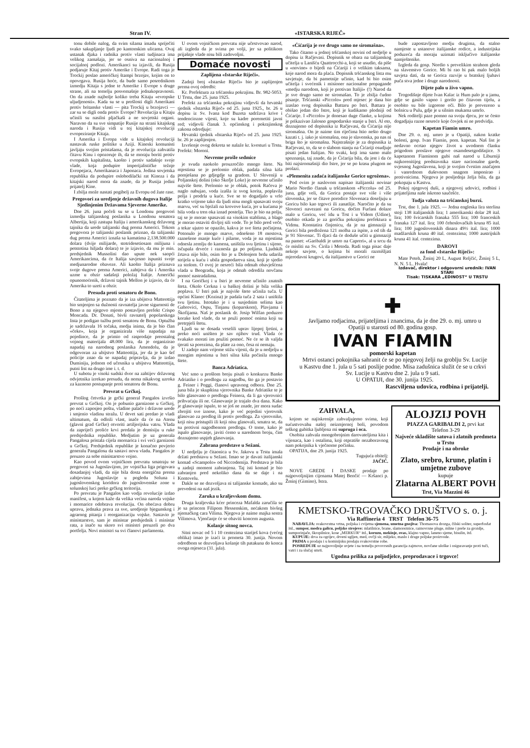Stran IV. «ISTARSKA RIJEČ»
tonu dobile nalog, da svim silama imadu spriječiti svako sakupljanje ljudi po kantonskim ulicama. Ovaj ustanak đjaka i radnika protiv vlasti tudjinaca ima velikog zamašaja, jer se osniva na nacionalnoj i socijalnoj podlozi. Amerikanci su izjavili, da Rusija podjaruje Kitaj protiv Amerike i Evrope. Radi toga je Trockij poslao američkoj štampi brzojav, kojim on to opovrgava. Rusija hoće, da bude samo posrednikom izmedju Kitaja s jedne te Amerike i Evrope s druge strane, ali na temelju posvemašnje jednakopravnosti. On da znade najbolje koliko treba Kitaju «evropske uljudjenosti». Kada su se u prošlosti digli Amerikani protiv britanske vlasti — pita Trockij u brzojavci — zar su se digli onda protiv Evrope? Revolucija u Kitaju učinili su nasilni pljačkaši a ne sovjetski organi. Naravno da su sve simpatije Rusije na strani kitajskog naroda i Rusija vidi u toj kitajskoj revoluciji evropeziranje Kitaja.
I Amerika i Evropa vide u kitajskoj revoluciji nastavak ruske politike u Aziji. Kineski komunisti javljaju svojim pristašama, da je revolucija zahvatila čitavu Kinu i opozoruje ih, da se moraju boriti protiv evropskih kapitalista, kaošto i protiv sadašnje svoje vlade, koja podupire imperijalističke težnje Evropejaca, Amerikanaca i Japonaca. Jedina sovjetska republika da podupire oslobodilački rat Kineza i da kitajski narod mora da znade, da je Rusija jedini prijatelj Kine.
I zbilja može nastati pogibelj za Evropu od žute rase.
Pregovori za uredjenje državnih dugova Italije Sjedinjenim Državama Sjeverne Amerike.
Dne 26. juna počeli su se u Londonu pregovori izmedju talijanskog poslanika u Londonu senatora Albertija, koji zastupa Italiju i amerikanskog državnog tajnika da urede talijanski dug prema Americi. Tekom pregovora je talijanski poslanik priznao, da talijanski dug prema Americi iznaša sa kamatima 2,138.500.000 dolara (dvije milijarde, stotridesetiosam milijuna i petstotina hiljada dolara) te je izjavio, da mu je min. predsjednik Mussolini dao upute nek saopći Amerikancima, da će Italija savjesno ispuniti svoje medjunarodne obaveze. Ali kaošto Italija priznava svoje dugove prema Americi, zahtjeva da i Amerika uzme u obzir sadašnji položaj Italije. Američki opunomoćenik, državni tajnik Mellon je izjavio, da će Amerika to uzeti u obzir.
Presuda proti senatoru de Bono.
Čitateljima je poznato da je iza ubijstva Matteottija bio smjenjen sa dužnosti ravnatelja javne sigurnosti de Bono a na njegovo mjesto postavljen prefekt Crispo Moncada. Dr. Donati, bivši ravnatelj popolarskoga lista je podigao tužbu proti senatoru de Bonu. Optužba je sadržavala 16 točaka, medju inima, da je bio član «čeke», koja je organizirala više napadaja na pojedince, da je primio od rasprodaje preostalog vojnog materijala 48.000 lira, da je organizirao napadaj na narodnog poslanika Amendolu, da je odgovoran za ubijstvo Matteottija, jer da je kao šef policije znao da se napadaj pripravlja, da je izdao Duminiju, jednom od učesnika u ubijstvu Matteottija, putni list na drugo ime i. t. d.
U subotu je visoki sudski dvor na zahtijev državnog odvjetnika izrekao presudu, da nema nikakvog uzroka za kazneno postupanje proti senatoru de Bonu.
Prevrat u Grčkoj.
Prošlog četvrtka je grčki general Pangalos izvršio prevrat u Grčkoj. On je pobunio garnizone u Grčkoj, po noći zaposjeo poštu, vladine palače i državne urede i smjenio vladinu stražu. U devet sati predao je vladi ultimatum, da odloži vlast, inače da će na Atenu (glavni grad Grčke) otvoriti artiljerijsku vatru. Vlada da zapriječi proliće krvi predala je demisiju u ruke predsjednika republike. Medjutim je uz generala Pangalosa pristala cijela mornarica i svi veći garnizoni u Grčkoj. Predsjednik republike je konačno povjerio generalu Pangalosu da sastavi novu vladu. Pangalos je preuzeo za sebe ministarstvo vojno.
Kao povod ovom vojničkom prevratu smatraju se pregovori sa Jugoslavijom, jer vojnička liga prigovara dosadanjoj vladi, da nije bila dosta energična prema zahtjevima Jugoslavije u pogledu Soluna i jugoslovenskog koridora do jugoslovenske zone u solunskoj luci preko grčkog teritorija.
Po prevratu je Pangalos kao vodja revolucije izdao manifest, u kojem kaže da velika većina naroda vojske i mornarice odobrava revoluciju. On obećava dobru upravu, jednaka prava za sve, uredjenje bjegunskog i agrarnog pitanja i reorganizaciju vojske. Sastavio je ministarstvo, sam je ministar predsjednik i ministar rata, a inače su skoro svi ministri preuzeli po dva portfelja. Novi ministri su svi članovi parlamenta.
U ovom vojničkom prevratu nije učestvovao narod, ali izgleda da je svima po volji, jer sa politikom prijašnje vlade nisu bili zadovoljni.
Domaće novosti
Zaplijena «Istarske Riječi».
Zadnji broj «Istarske Riječi» bio je zaplijenjen prema ovoj odredbi:
Kr. Prefektura za tršćansku pokrajinu. Br. 982-5053. U Trstu, dne 25. juna 1925.
Prefekt za tršćansku pokrajinu vidjevši da hrvatski tjednik «Istarska Riječ» od 25. juna 1925., br. 26 u dopisu iz Sv. Ivana kod Buzeta sadržava krive i tendenciozne vijesti, koje su kadre poremetiti javni red; vidjevši članak 3. općinskog i pokrajinskog zakona odredjuje:
Hrvatski tjednik «Istarska Riječ» od 25. juna 1925. br. 26 je zaplijenjen.
Izvršenje ovog dekreta se nalaže kr. kvesturi u Trstu. Prefekt: Moroni.
Nevreme prošle sedmice
je svuda naokolo prouzročilo mnogo štete. Na mjestima se je prelomio oblak, padala silna kiša pomješana po gdjegdje sa gradom. U Sloveniji u Poljanskoj dolini (oko Škofje Loke) je nevreme učinilo najviše štete. Prelomio se je oblak, potok Račeva je naglo nabujao, voda izašla iz svog korita, poplavila polja i prodrla u kuće. Sve se to dogadjalo u vrlo kratko vrijeme tako da ljudi nisu mogli spasavati svoju marvu, već su bježali na krovove kuća, jer u kućama je bila voda u tren oka iznad postelja. Tko je bio na polju, taj se je morao spasavati na visokim stablima, a blago je morao ostaviti divljoj sili vode. To je bilo pred veče, a tekar ujutro se opazilo, kakva je sve šteta počinjena. Potonulo je mnogo marve, odnešeno 18 mostova, raznešene manje kuće i pilarne, voda je na mjestima odnesla zemlju do kamena, uništila svu ljetinu i sijeno, isčupala drveće i raznesla ga po poljima. Ljudskih žrtava nije bilo, osim što je u Dolenjem brdu udarila strijela u kuću i ubila gospodareva sina, koji je sjedio za stolom. O ovoj je nesreći bila odmah obavješćena vlada u Beogradu, koja je odmah odredila novčanu pomoć nastradalima.
I na Goričkoj i u Istri je nevreme učinilo znatnih šteta. Okolo Cerkna i u baškoj dolini je bila velika poplava. U Istri pak je najviše štete učinila tuča. U općini Klanec (Kozina) je padala tuča 2 sata i uništila svu ljetinu. Istotako je i u susjednim selima kao Gabrovici, Ospu, Tinjanu (koparskom), Plavjama i Škofijama. Naš je poslanik dr. Josip Wilfan poduzeo korake kod vlade, da se pruži pomoć onima koji su pretrpjeli štetu.
Ljudi su se dosada veselili uprav lijepoj ljetini, a preko noći uništen je sav njihov trud. Vlada će svakako morati im pružiti pomoć. Ne će se ih valjda tjerati sa porezima, da plate za ono, česa ni nemaju.
U zadnje nam vrijeme stižu vijesti, da je u nedjelju u mnogim mjestima u Istri silna kiša počinila mnogo štete.
Banca Adriatica.
Već smo u prošlom broju pisali o konkurzu Banke Adriatike i o predlogu za nagodbu, što ga je postavio g. Feiner i Poggi, članovi upravnog odbora. Dne 25. juna bila je skupština vjerovnika Banke Adriatike te je bilo glasovano o predlogu Feinera, da li ga vjerovnici prihvaćaju ili ne. Glasovanje je trajalo dva dana. Kako je glasovanje ispalo, to se još ne znade, jer mora sudac zbrojiti sve iznose, kako je već pojedini vjerovnik glasovao za predlog ili protiv predloga. Za vjerovnike, koji nisu pristupili ili koji nisu glasovali, smatra se, da su protivni nagodbenom predlogu. O tome, kako je ispalo glasovanje, javiti ćemo u narednom broju, čim doznajemo uspjeh glasovanja.
Zabrana predstave u Sežani.
U nedjelju je čitaonica u Sv. Jakovu u Trstu imala držati predstavu u Sežani. Imao se je davati italijanski komad «Scampolo» od Niccodemija. Predstava je bila u zadnji moment zabranjena. Taj isti komad je bio zabranjen pred nekoliko dana da se daje i na Kontovelu.
Dakle se ne dozvoljava ni talijanske komade, ako su prevedeni na naš jezik.
Zaruka u kraljevskom domu.
Druga kraljevska kćer princeza Mafalda zaručila se je sa princem Filipom Hessenskim, nećakom bivšeg njemačkog cara Vilima. Njegova je naime majka sestra Vilimova. Vjenčanje će se obaviti koncem augusta.
Kolanje sitnog novca.
Sitni novac od 5 i 10 centezima stariješ kova (većeg oblika) imao je izaći iz prometa 30. junija. Novom odredbom se dozvoljava kolanje tih patakuna do konca ovoga mjeseca (31. jula).
«Ćićarija je sve drugo samo ne siromašna».
Tako čitamo u jednoj tršćanskoj novini od nedjelje u dopisu iz Račjevasi. Dopisnik se obara na talijanskog učitelja u Lanišću Quattrocchi-a, koji se usudio, da piše u «novine» o bijedi na Ćićariji i o velikim taksama, koje narod mora da plaća. Dopisnik tršćanskog lista mu savjetuje, da bi pametnije učinio, kad bi bio osim učitelja i svećenik i misioner nacionalne propagande «medju narodom, koji je protivan Italiji» (!) Narod da je sve drugo samo ne siromašan. To je zbilja čudno pisanje. Tršćanski «Piccolo» pred mjesec je dana bio izaslao svog dopisnika Battaru po Istri. Battara je obišao jedan dio Istre, koji je kudikamo plodniji od Ćićarije. I «Piccolo» je donesao duge članke, u kojima je prikazivao žalosno gospodarsko stanje u Istri. Al eto, doznajemo od dopisnika iz Račjevasi, da Ćićarija nije siromašna. On je naime tim riječima htio nešto drugo kazati t. j. iako je siromašna, ona je slavenska, pa nas ni briga što je siromašna. Najstrašnije je za dopisnika iz Račjevasi, to, da se o slabom stanju na Ćićariji osudjuje pisati jedan Italijan. No svaki, koji ima samo malo spoznanja, taj znade, da je Ćićarija bila, da jest i da će biti najsiromašniji dio Istre, jer se po krasu plugom ne prolazi.
«Plemenita zadaća italijanske Gorice ugrožena».
Pod ovim je naslovom napisao italijanski novinar Mario Nordio članak u tršćanskom «Piccolu» od 25. juna, gdje veli, da Gorica postaje sve više i više slovenska, jer se čitave porodice Slovenaca doseljuju u Goricu bilo kao trgovci ili zanatlije. Naročito je da su Slovenci navezani na Goricu, dočim Furlani dolaze malo u Goricu, već idu u Trst i u Videm (Udine), osobito otkada je za goričku pokrajinu prefektura u Vidmu. Konstatira činjenicu, da je na gimnaziji u Gorici bila predložena 121 molba za ispite, a od tih da je 91 Slovenac. Ti djaci da će doduše učiti u gimnaziji na pamet: «Garibaldi je umro na Capreri», al u srcu da će misliti na Sv. Ćirila i Metoda. Radi toga pisac daje nekoje savjete, o kojima bi morali razmišljati mjerodavni krugovi, da italijanstvo u Gorici ne
bude zapostavljeno medju drugima, da stalno namjeste u ustanove italijanske rodice, a industrijska poduzeća da moraju uzimati isključivo italijanske namještenike.
Izgleda da gosp. Nordio s prevelikim strahom gleda na slavenstvo Gorice. Mi bi rao bi pak malo boljih savjeta dati, da se Gorica razvije u bratskoj ljubavi puča stva jedne i druge narodnosti.
Dijete palo u živo vapno.
Trogodišnje dijete Ivan Kalac iz Hum palo je u jamu, gdje se gasilo vapno i gorilo po čitavom tijelu, a osobito su bile izgorene oči. Bilo je prevezeno u bolnicu u Pulu, gdje je u silnim mukama umrlo.
Nek roditelji paze pomno na svoju djecu, jer se često dogadjaju razne nesreće koje čovjek ni ne predvidja.
Kapetan Fiamin umro.
Dne 29. o. mj. umro je u Opatiji, nakon kratke bolesti, gosp. Ivan Fiamin, pom. kapetan. Naš list je nedavno ocrtao njegov život u uvodnem članku prigodom proslave njegove osamdesetgodišnjice. S kapetanom Fiaminom gubi naš narod u Liburniji najkorenitijeg predstavnika stare nacionalne garde, svjesnog Jugoslavena, koji je svojim čvrstim značajem i vanrednom duševnom snagom imponirao i protivnicima. Njegova je posljednja želja bila, da ga pokopaju u Kastvu.
Pokoj njegovoj duši, a njegovoj udovici, rodbini i prijateljima naše iskreno saučešće.
Tudja valuta na tršćanskoj burzi.
Trst, dne 1. jula 1925. — Jedna engleska lira sterlina stoji 138 italijanskih lira; 1 amerikanski dolar 28 ital. lira; 100 švicarskih franaka 555 lira; 100 franceskih franaka 127 ital. lira; 100 čehoslovačkih kruna 85 ital. lira; 100 jugoslovenskih dinara 49½ ital. lira; 1000 madžarskih kruna 40 ital. centezima; 1000 austrijskih kruna 41 ital. centezima.
DAROVI
za fond «Istarske Riječi»:
Mate Peteh, Žminj 20 L, August Reljčić, Žminj 5 L, N. N. 5 L. Hvala!
Izdavač, direktor i odgovorni urednik: IVAN STARI
Tisak: TISKARA „EDINOST“ U TRSTU
✚
Javljamo rodjacima, prijateljima i znancima, da je dne 29. o. mj. umro u Opatiji u starosti od 80. godina gosp.
IVAN FIAMIN
pomorski kapetan
Mrtvi ostanci pokojnika sahranit će se po njegovoj želji na groblju Sv. Lucije u Kastvu dne 1. jula u 5 sati poslije podne. Misa zadušnica služit će se u crkvi Sv. Lucije u Kastvu dne 2. jula u 9 sati.
U OPATIJI, dne 30. junija 1925.
Rascviljena udovica, rodbina i prijatelji.
ZAHVALA,
kojom se najiskrenije zahvaljujemo svima, koji sućustvovahu našoj neizmjernoj boli, povodom teškog gubitka ljubljena mi supruga i oca.
Osobita zahvala mnogobrojnim darovateljima kita i vijenaca, kao i ostalima, koji otpratiše nezaboravnog nam pokojnika k vječnome počinku.
OPATIJA, dne 29. junija 1925.
Tugujuća obitelj:
JAČIĆ.
NOVE GREDE I DASKE prodaje po najpovoljnijim cijenama Matej Benčić — Kršanci p. Žminj (Gimino), Istra.
ALOJZIJ POVH
PIAZZA GARIBALDI 2, prvi kat
Telefon 3-29
Najveće skladište satova i zlatnih predmeta u Trstu
Prodaje i na obroke
Zlato, srebro, krune, platin i umjetne zubove
kupuje
Zlatarna ALBERT POVH
Trst, Via Mazzini 46
KMETSKO-TRGOVAČKO DRUŠTVO s. o. j.
Via Raffineria 4 TRST Telefon 36-75
NABAVLJA: svakovrstna vrtna, poljska i cvijetna sjemena, umetna gnojiva: Thomasova drozga, čilski soliter, superfosfat itd., sumpor, modra galicu, poljske strojeve: mlatilnice, brane, slamoreznice, raznovrsne pluge, mline i preše za grozdje, sumporinjače, škropilnice, kose „MERKUR“ itd., koruzu, mekinje, ovas, klajno vapno, laneno sjeme, bisulin, itd.
KUPUJE: drva za ogrijev, drveni ugljen, med, ovčji sir, mlijeko, maslo i druge poljske proizvode.
PRIMA u prodaju i u komisijsku prodaju svakovrstne robe.
POSREDUJE uz najpovoljnije uvjete i na temelju prvovrsnih garancija zajmove, novčane uloške i osiguravanje proti tuči, vatri i za slučaj smrti.
Ugodna prilika za poljodjelce, preprodavace i trgovce!